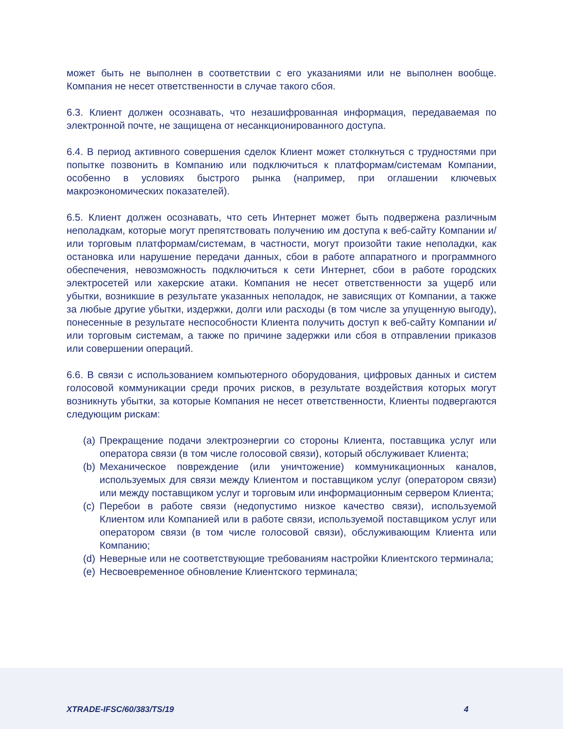может быть не выполнен в соответствии с его указаниями или не выполнен вообще. Компания не несет ответственности в случае такого сбоя.
6.3. Клиент должен осознавать, что незашифрованная информация, передаваемая по электронной почте, не защищена от несанкционированного доступа.
6.4. В период активного совершения сделок Клиент может столкнуться с трудностями при попытке позвонить в Компанию или подключиться к платформам/системам Компании, особенно в условиях быстрого рынка (например, при оглашении ключевых макроэкономических показателей).
6.5. Клиент должен осознавать, что сеть Интернет может быть подвержена различным неполадкам, которые могут препятствовать получению им доступа к веб-сайту Компании и/или торговым платформам/системам, в частности, могут произойти такие неполадки, как остановка или нарушение передачи данных, сбои в работе аппаратного и программного обеспечения, невозможность подключиться к сети Интернет, сбои в работе городских электросетей или хакерские атаки. Компания не несет ответственности за ущерб или убытки, возникшие в результате указанных неполадок, не зависящих от Компании, а также за любые другие убытки, издержки, долги или расходы (в том числе за упущенную выгоду), понесенные в результате неспособности Клиента получить доступ к веб-сайту Компании и/или торговым системам, а также по причине задержки или сбоя в отправлении приказов или совершении операций.
6.6. В связи с использованием компьютерного оборудования, цифровых данных и систем голосовой коммуникации среди прочих рисков, в результате воздействия которых могут возникнуть убытки, за которые Компания не несет ответственности, Клиенты подвергаются следующим рискам:
(a) Прекращение подачи электроэнергии со стороны Клиента, поставщика услуг или оператора связи (в том числе голосовой связи), который обслуживает Клиента;
(b) Механическое повреждение (или уничтожение) коммуникационных каналов, используемых для связи между Клиентом и поставщиком услуг (оператором связи) или между поставщиком услуг и торговым или информационным сервером Клиента;
(c) Перебои в работе связи (недопустимо низкое качество связи), используемой Клиентом или Компанией или в работе связи, используемой поставщиком услуг или оператором связи (в том числе голосовой связи), обслуживающим Клиента или Компанию;
(d) Неверные или не соответствующие требованиям настройки Клиентского терминала;
(e) Несвоевременное обновление Клиентского терминала;
XTRADE-IFSC/60/383/TS/19 4